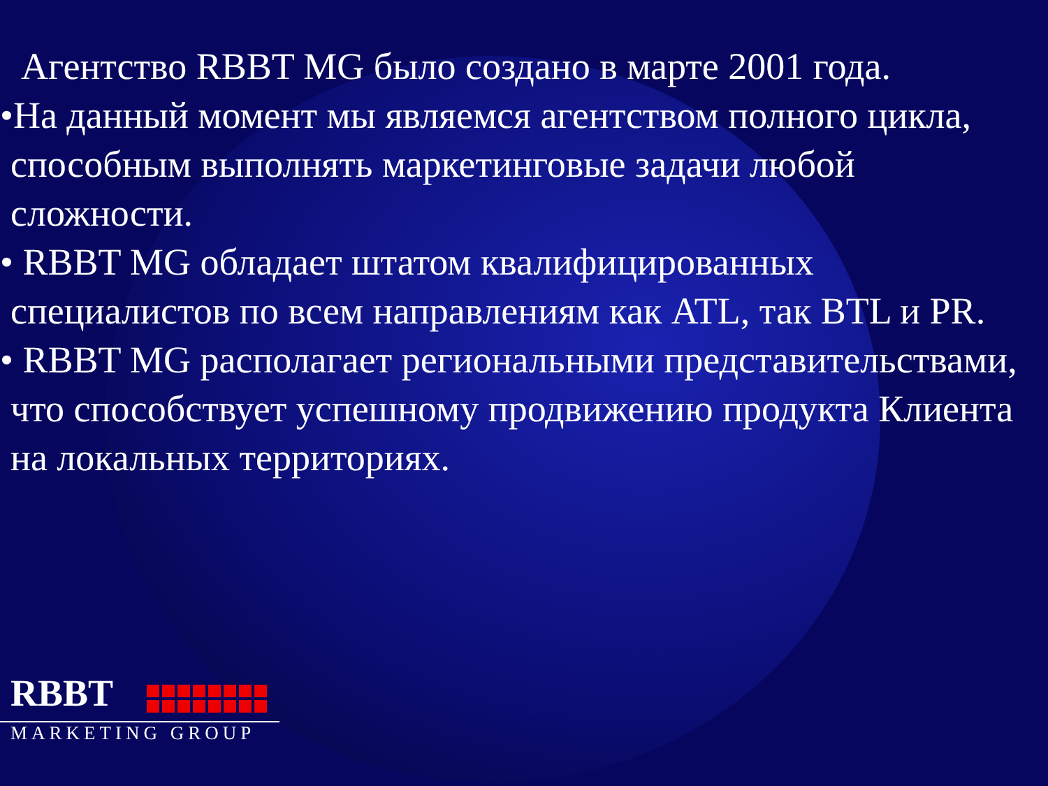Агентство RBBT MG было создано в марте 2001 года.
•На данный момент мы являемся агентством полного цикла, способным выполнять маркетинговые задачи любой сложности.
• RBBT MG обладает штатом квалифицированных специалистов по всем направлениям как ATL, так BTL и PR.
• RBBT MG располагает региональными представительствами, что способствует успешному продвижению продукта Клиента на локальных территориях.
RBBT
MARKETING GROUP